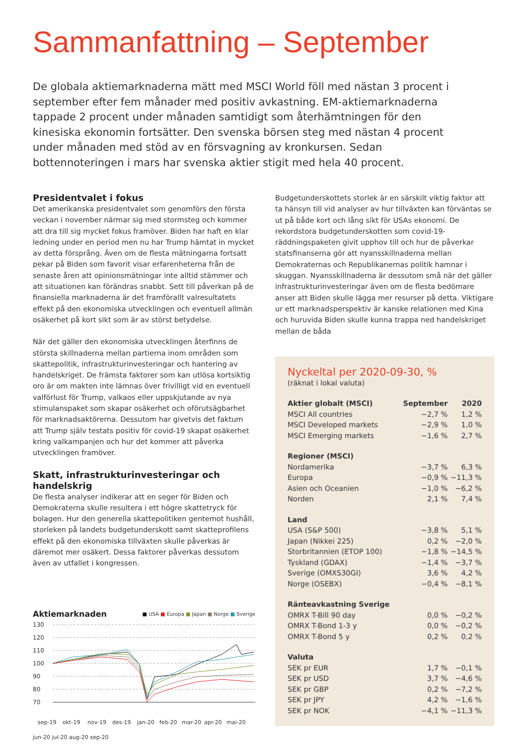Sammanfattning – September
De globala aktiemarknaderna mätt med MSCI World föll med nästan 3 procent i september efter fem månader med positiv avkastning. EM-aktiemarknaderna tappade 2 procent under månaden samtidigt som återhämtningen för den kinesiska ekonomin fortsätter. Den svenska börsen steg med nästan 4 procent under månaden med stöd av en försvagning av kronkursen. Sedan bottennoteringen i mars har svenska aktier stigit med hela 40 procent.
Presidentvalet i fokus
Det amerikanska presidentvalet som genomförs den första veckan i november närmar sig med stormsteg och kommer att dra till sig mycket fokus framöver. Biden har haft en klar ledning under en period men nu har Trump hämtat in mycket av detta försprång. Även om de flesta mätningarna fortsatt pekar på Biden som favorit visar erfarenheterna från de senaste åren att opinionsmätningar inte alltid stämmer och att situationen kan förändras snabbt. Sett till påverkan på de finansiella marknaderna är det framförallt valresultatets effekt på den ekonomiska utvecklingen och eventuell allmän osäkerhet på kort sikt som är av störst betydelse.
När det gäller den ekonomiska utvecklingen återfinns de största skillnaderna mellan partierna inom områden som skattepolitik, infrastrukturinvesteringar och hantering av handelskriget. De främsta faktorer som kan utlösa kortsiktig oro är om makten inte lämnas över frivilligt vid en eventuell valförlust för Trump, valkaos eller uppskjutande av nya stimulanspaket som skapar osäkerhet och oförutsägbarhet för marknadsaktörerna. Dessutom har givetvis det faktum att Trump själv testats positiv för covid-19 skapat osäkerhet kring valkampanjen och hur det kommer att påverka utvecklingen framöver.
Skatt, infrastrukturinvesteringar och handelskrig
De flesta analyser indikerar att en seger för Biden och Demokraterna skulle resultera i ett högre skattetryck för bolagen. Hur den generella skattepolitiken gentemot hushåll, storleken på landets budgetunderskott samt skatteprofilens effekt på den ekonomiska tillväxten skulle påverkas är däremot mer osäkert. Dessa faktorer påverkas dessutom även av utfallet i kongressen.
Aktiemarknaden
■ USA ■ Europa ■ Japan ■ Norge ■ Sverige
130
120
110
100
90
80
70
sep-19
okt-19
nov-19
des-19
jan-20
feb-20
mar-20
apr-20
mai-20
jun-20 jul-20 aug-20 sep-20
Budgetunderskottets storlek är en särskilt viktig faktor att ta hänsyn till vid analyser av hur tillväxten kan förväntas se ut på både kort och lång sikt för USAs ekonomi. De rekordstora budgetunderskotten som covid-19-räddningspaketen givit upphov till och hur de påverkar statsfinanserna gör att nyansskillnaderna mellan Demokraternas och Republikanernas politik hamnar i skuggan. Nyansskillnaderna är dessutom små när det gäller infrastrukturinvesteringar även om de flesta bedömare anser att Biden skulle lägga mer resurser på detta. Viktigare ur ett marknadsperspektiv är kanske relationen med Kina och huruvida Biden skulle kunna trappa ned handelskriget mellan de båda
Nyckeltal per 2020-09-30, %
(räknat i lokal valuta)
| Aktier globalt (MSCI) | September | 2020 |
| --- | --- | --- |
| MSCI All countries | −2,7 % | 1,2 % |
| MSCI Developed markets | −2,9 % | 1,0 % |
| MSCI Emerging markets | −1,6 % | 2,7 % |
| Regioner (MSCI) | | |
| Nordamerika | −3,7 % | 6,3 % |
| Europa | −0,9 % | −11,3 % |
| Asien och Oceanien | −1,0 % | −6,2 % |
| Norden | 2,1 % | 7,4 % |
| Land | | |
| USA (S&P 500) | −3,8 % | 5,1 % |
| Japan (Nikkei 225) | 0,2 % | −2,0 % |
| Storbritannien (ETOP 100) | −1,8 % | −14,5 % |
| Tyskland (GDAX) | −1,4 % | −3,7 % |
| Sverige (OMXS30GI) | 3,6 % | 4,2 % |
| Norge (OSEBX) | −0,4 % | −8,1 % |
| Ränteavkastning Sverige | | |
| OMRX T-Bill 90 day | 0,0 % | −0,2 % |
| OMRX T-Bond 1-3 y | 0,0 % | −0,2 % |
| OMRX T-Bond 5 y | 0,2 % | 0,2 % |
| Valuta | | |
| SEK pr EUR | 1,7 % | −0,1 % |
| SEK pr USD | 3,7 % | −4,6 % |
| SEK pr GBP | 0,2 % | −7,2 % |
| SEK pr JPY | 4,2 % | −1,6 % |
| SEK pr NOK | −4,1 % | −11,3 % |